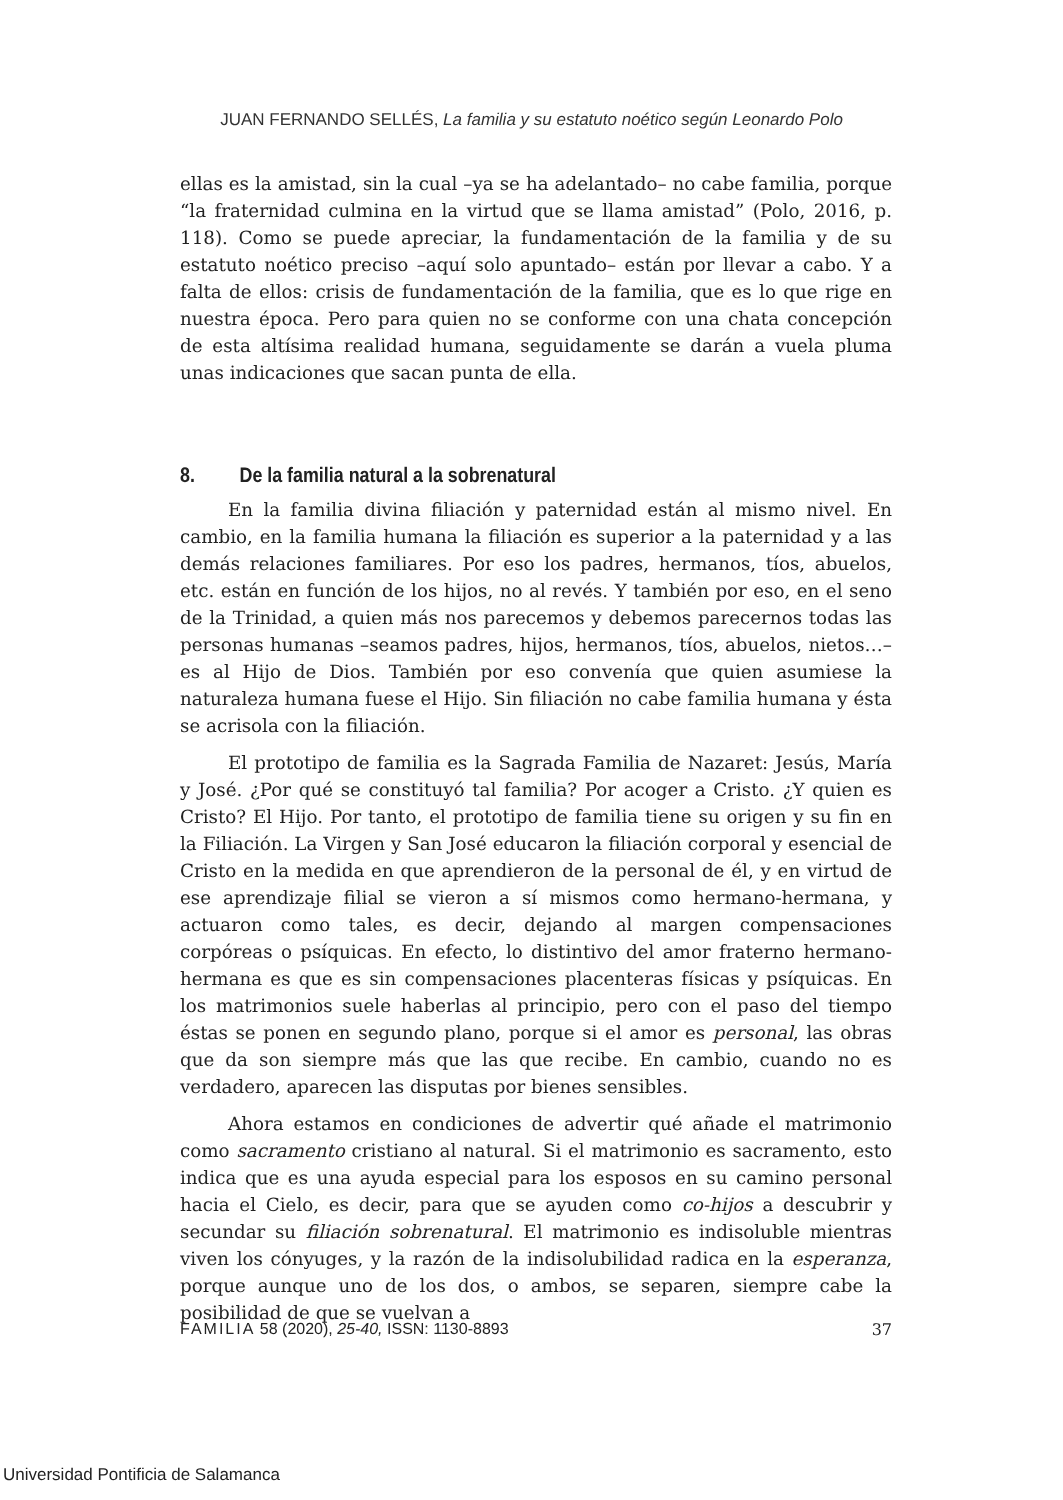JUAN FERNANDO SELLÉS, La familia y su estatuto noético según Leonardo Polo
ellas es la amistad, sin la cual –ya se ha adelantado– no cabe familia, porque “la fraternidad culmina en la virtud que se llama amistad” (Polo, 2016, p. 118). Como se puede apreciar, la fundamentación de la familia y de su estatuto noético preciso –aquí solo apuntado– están por llevar a cabo. Y a falta de ellos: crisis de fundamentación de la familia, que es lo que rige en nuestra época. Pero para quien no se conforme con una chata concepción de esta altísima realidad humana, seguidamente se darán a vuela pluma unas indicaciones que sacan punta de ella.
8. De la familia natural a la sobrenatural
En la familia divina filiación y paternidad están al mismo nivel. En cambio, en la familia humana la filiación es superior a la paternidad y a las demás relaciones familiares. Por eso los padres, hermanos, tíos, abuelos, etc. están en función de los hijos, no al revés. Y también por eso, en el seno de la Trinidad, a quien más nos parecemos y debemos parecernos todas las personas humanas –seamos padres, hijos, hermanos, tíos, abuelos, nietos…– es al Hijo de Dios. También por eso convenía que quien asumiese la naturaleza humana fuese el Hijo. Sin filiación no cabe familia humana y ésta se acrisola con la filiación.
El prototipo de familia es la Sagrada Familia de Nazaret: Jesús, María y José. ¿Por qué se constituyó tal familia? Por acoger a Cristo. ¿Y quien es Cristo? El Hijo. Por tanto, el prototipo de familia tiene su origen y su fin en la Filiación. La Virgen y San José educaron la filiación corporal y esencial de Cristo en la medida en que aprendieron de la personal de él, y en virtud de ese aprendizaje filial se vieron a sí mismos como hermano-hermana, y actuaron como tales, es decir, dejando al margen compensaciones corpóreas o psíquicas. En efecto, lo distintivo del amor fraterno hermano-hermana es que es sin compensaciones placenteras físicas y psíquicas. En los matrimonios suele haberlas al principio, pero con el paso del tiempo éstas se ponen en segundo plano, porque si el amor es personal, las obras que da son siempre más que las que recibe. En cambio, cuando no es verdadero, aparecen las disputas por bienes sensibles.
Ahora estamos en condiciones de advertir qué añade el matrimonio como sacramento cristiano al natural. Si el matrimonio es sacramento, esto indica que es una ayuda especial para los esposos en su camino personal hacia el Cielo, es decir, para que se ayuden como co-hijos a descubrir y secundar su filiación sobrenatural. El matrimonio es indisoluble mientras viven los cónyuges, y la razón de la indisolubilidad radica en la esperanza, porque aunque uno de los dos, o ambos, se separen, siempre cabe la posibilidad de que se vuelvan a
FAMILIA 58 (2020), 25-40, ISSN: 1130-8893 37
Universidad Pontificia de Salamanca